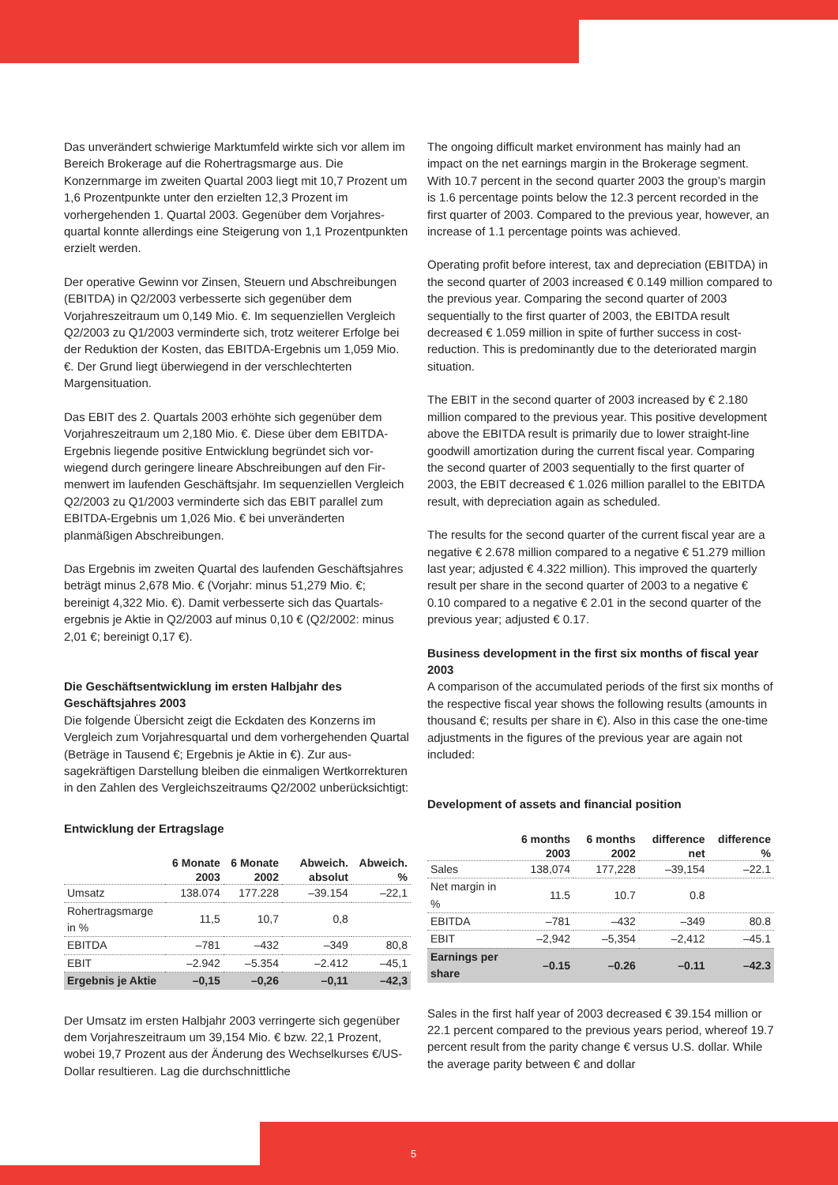Das unverändert schwierige Marktumfeld wirkte sich vor allem im Bereich Brokerage auf die Rohertragsmarge aus. Die Konzernmarge im zweiten Quartal 2003 liegt mit 10,7 Prozent um 1,6 Prozentpunkte unter den erzielten 12,3 Prozent im vorhergehenden 1. Quartal 2003. Gegenüber dem Vorjahres­quartal konnte allerdings eine Steigerung von 1,1 Prozent­punkten erzielt werden.
Der operative Gewinn vor Zinsen, Steuern und Abschreibun­gen (EBITDA) in Q2/2003 verbesserte sich gegenüber dem Vorjahreszeitraum um 0,149 Mio. €. Im sequenziellen Ver­gleich Q2/2003 zu Q1/2003 verminderte sich, trotz weiterer Erfolge bei der Reduktion der Kosten, das EBITDA-Ergebnis um 1,059 Mio. €. Der Grund liegt überwiegend in der ver­schlechterten Margensituation.
Das EBIT des 2. Quartals 2003 erhöhte sich gegenüber dem Vorjahreszeitraum um 2,180 Mio. €. Diese über dem EBITDA-Ergebnis liegende positive Entwicklung begründet sich vor­wiegend durch geringere lineare Abschreibungen auf den Fir­menwert im laufenden Geschäftsjahr. Im sequenziellen Ver­gleich Q2/2003 zu Q1/2003 verminderte sich das EBIT parallel zum EBITDA-Ergebnis um 1,026 Mio. € bei unveränderten planmäßigen Abschreibungen.
Das Ergebnis im zweiten Quartal des laufenden Geschäftsjah­res beträgt minus 2,678 Mio. € (Vorjahr: minus 51,279 Mio. €; bereinigt 4,322 Mio. €). Damit verbesserte sich das Quartals­ergebnis je Aktie in Q2/2003 auf minus 0,10 € (Q2/2002: minus 2,01 €; bereinigt 0,17 €).
Die Geschäftsentwicklung im ersten Halbjahr des Geschäftsjahres 2003
Die folgende Übersicht zeigt die Eckdaten des Konzerns im Vergleich zum Vorjahresquartal und dem vorhergehenden Quartal (Beträge in Tausend €; Ergebnis je Aktie in €). Zur aus­sagekräftigen Darstellung bleiben die einmaligen Wert­korrekturen in den Zahlen des Vergleichszeitraums Q2/2002 unberücksichtigt:
Entwicklung der Ertragslage
| | 6 Monate 2003 | 6 Monate 2002 | Abweich. absolut | Abweich. % |
| --- | --- | --- | --- | --- |
| Umsatz | 138.074 | 177.228 | –39.154 | –22,1 |
| Rohertragsmarge in % | 11,5 | 10,7 | 0,8 | |
| EBITDA | –781 | –432 | –349 | 80,8 |
| EBIT | –2.942 | –5.354 | –2.412 | –45,1 |
| Ergebnis je Aktie | –0,15 | –0,26 | –0,11 | –42,3 |
Der Umsatz im ersten Halbjahr 2003 verringerte sich gegen­über dem Vorjahreszeitraum um 39,154 Mio. € bzw. 22,1 Pro­zent, wobei 19,7 Prozent aus der Änderung des Wechsel­kurses €/US-Dollar resultieren. Lag die durchschnittliche
The ongoing difficult market environment has mainly had an impact on the net earnings margin in the Brokerage segment. With 10.7 percent in the second quarter 2003 the group’s margin is 1.6 percentage points below the 12.3 percent recorded in the first quarter of 2003. Compared to the pre­vious year, however, an increase of 1.1 percentage points was achieved.
Operating profit before interest, tax and depreciation (EBITDA) in the second quarter of 2003 increased € 0.149 mil­lion compared to the previous year. Comparing the second quarter of 2003 sequentially to the first quarter of 2003, the EBITDA result decreased € 1.059 million in spite of further success in cost-reduction. This is predominantly due to the deteriorated margin situation.
The EBIT in the second quarter of 2003 increased by € 2.180 million compared to the previous year. This positive develop­ment above the EBITDA result is primarily due to lower straight-line goodwill amortization during the current fiscal year. Comparing the second quarter of 2003 sequentially to the first quarter of 2003, the EBIT decreased € 1.026 million parallel to the EBITDA result, with depreciation again as scheduled.
The results for the second quarter of the current fiscal year are a negative € 2.678 million compared to a negative € 51.279 million last year; adjusted € 4.322 million). This improved the quarterly result per share in the second quarter of 2003 to a negative € 0.10 compared to a negative € 2.01 in the second quarter of the previous year; adjusted € 0.17.
Business development in the first six months of fiscal year 2003
A comparison of the accumulated periods of the first six months of the respective fiscal year shows the following results (amounts in thousand €; results per share in €). Also in this case the one-time adjustments in the figures of the previous year are again not included:
Development of assets and financial position
| | 6 months 2003 | 6 months 2002 | difference net | difference % |
| --- | --- | --- | --- | --- |
| Sales | 138,074 | 177,228 | –39,154 | –22.1 |
| Net margin in % | 11.5 | 10.7 | 0.8 | |
| EBITDA | –781 | –432 | –349 | 80.8 |
| EBIT | –2,942 | –5,354 | –2,412 | –45.1 |
| Earnings per share | –0.15 | –0.26 | –0.11 | –42.3 |
Sales in the first half year of 2003 decreased € 39.154 million or 22.1 percent compared to the previous years period, whereof 19.7 percent result from the parity change € versus U.S. dollar. While the average parity between € and dollar
5